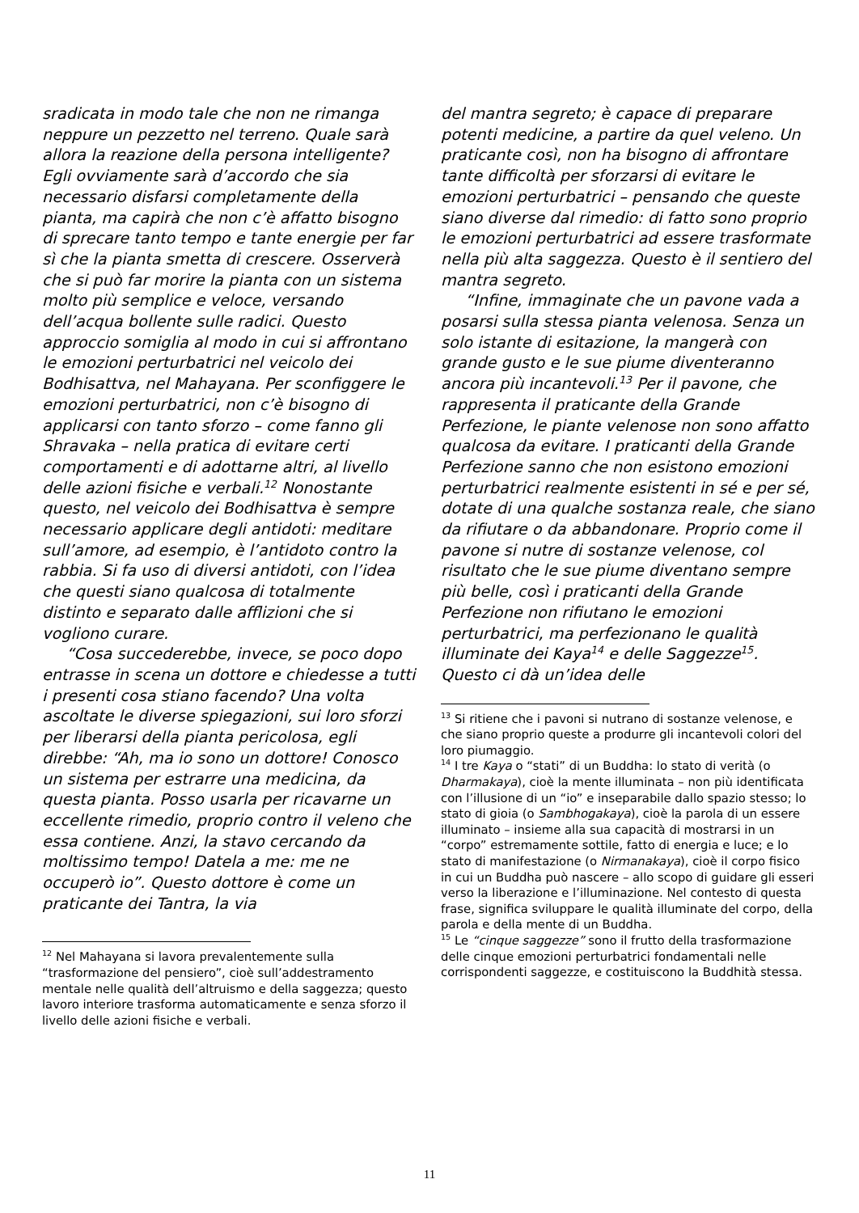sradicata in modo tale che non ne rimanga neppure un pezzetto nel terreno. Quale sarà allora la reazione della persona intelligente? Egli ovviamente sarà d’accordo che sia necessario disfarsi completamente della pianta, ma capirà che non c’è affatto bisogno di sprecare tanto tempo e tante energie per far sì che la pianta smetta di crescere. Osserverà che si può far morire la pianta con un sistema molto più semplice e veloce, versando dell’acqua bollente sulle radici. Questo approccio somiglia al modo in cui si affrontano le emozioni perturbatrici nel veicolo dei Bodhisattva, nel Mahayana. Per sconfiggere le emozioni perturbatrici, non c’è bisogno di applicarsi con tanto sforzo – come fanno gli Shravaka – nella pratica di evitare certi comportamenti e di adottarne altri, al livello delle azioni fisiche e verbali.<sup>12</sup> Nonostante questo, nel veicolo dei Bodhisattva è sempre necessario applicare degli antidoti: meditare sull’amore, ad esempio, è l’antidoto contro la rabbia. Si fa uso di diversi antidoti, con l’idea che questi siano qualcosa di totalmente distinto e separato dalle afflizioni che si vogliono curare.
“Cosa succederebbe, invece, se poco dopo entrasse in scena un dottore e chiedesse a tutti i presenti cosa stiano facendo? Una volta ascoltate le diverse spiegazioni, sui loro sforzi per liberarsi della pianta pericolosa, egli direbbe: “Ah, ma io sono un dottore! Conosco un sistema per estrarre una medicina, da questa pianta. Posso usarla per ricavarne un eccellente rimedio, proprio contro il veleno che essa contiene. Anzi, la stavo cercando da moltissimo tempo! Datela a me: me ne occuperò io”. Questo dottore è come un praticante dei Tantra, la via
<sup>12</sup> Nel Mahayana si lavora prevalentemente sulla “trasformazione del pensiero”, cioè sull’addestramento mentale nelle qualità dell’altruismo e della saggezza; questo lavoro interiore trasforma automaticamente e senza sforzo il livello delle azioni fisiche e verbali.
del mantra segreto; è capace di preparare potenti medicine, a partire da quel veleno. Un praticante così, non ha bisogno di affrontare tante difficoltà per sforzarsi di evitare le emozioni perturbatrici – pensando che queste siano diverse dal rimedio: di fatto sono proprio le emozioni perturbatrici ad essere trasformate nella più alta saggezza. Questo è il sentiero del mantra segreto.
“Infine, immaginate che un pavone vada a posarsi sulla stessa pianta velenosa. Senza un solo istante di esitazione, la mangerà con grande gusto e le sue piume diventeranno ancora più incantevoli.<sup>13</sup> Per il pavone, che rappresenta il praticante della Grande Perfezione, le piante velenose non sono affatto qualcosa da evitare. I praticanti della Grande Perfezione sanno che non esistono emozioni perturbatrici realmente esistenti in sé e per sé, dotate di una qualche sostanza reale, che siano da rifiutare o da abbandonare. Proprio come il pavone si nutre di sostanze velenose, col risultato che le sue piume diventano sempre più belle, così i praticanti della Grande Perfezione non rifiutano le emozioni perturbatrici, ma perfezionano le qualità illuminate dei Kaya<sup>14</sup> e delle Saggezze<sup>15</sup>. Questo ci dà un’idea delle
<sup>13</sup> Si ritiene che i pavoni si nutrano di sostanze velenose, e che siano proprio queste a produrre gli incantevoli colori del loro piumaggio.
<sup>14</sup> I tre Kaya o “stati” di un Buddha: lo stato di verità (o Dharmakaya), cioè la mente illuminata – non più identificata con l’illusione di un “io” e inseparabile dallo spazio stesso; lo stato di gioia (o Sambhogakaya), cioè la parola di un essere illuminato – insieme alla sua capacità di mostrarsi in un “corpo” estremamente sottile, fatto di energia e luce; e lo stato di manifestazione (o Nirmanakaya), cioè il corpo fisico in cui un Buddha può nascere – allo scopo di guidare gli esseri verso la liberazione e l’illuminazione. Nel contesto di questa frase, significa sviluppare le qualità illuminate del corpo, della parola e della mente di un Buddha.
<sup>15</sup> Le “cinque saggezze” sono il frutto della trasformazione delle cinque emozioni perturbatrici fondamentali nelle corrispondenti saggezze, e costituiscono la Buddhità stessa.
11